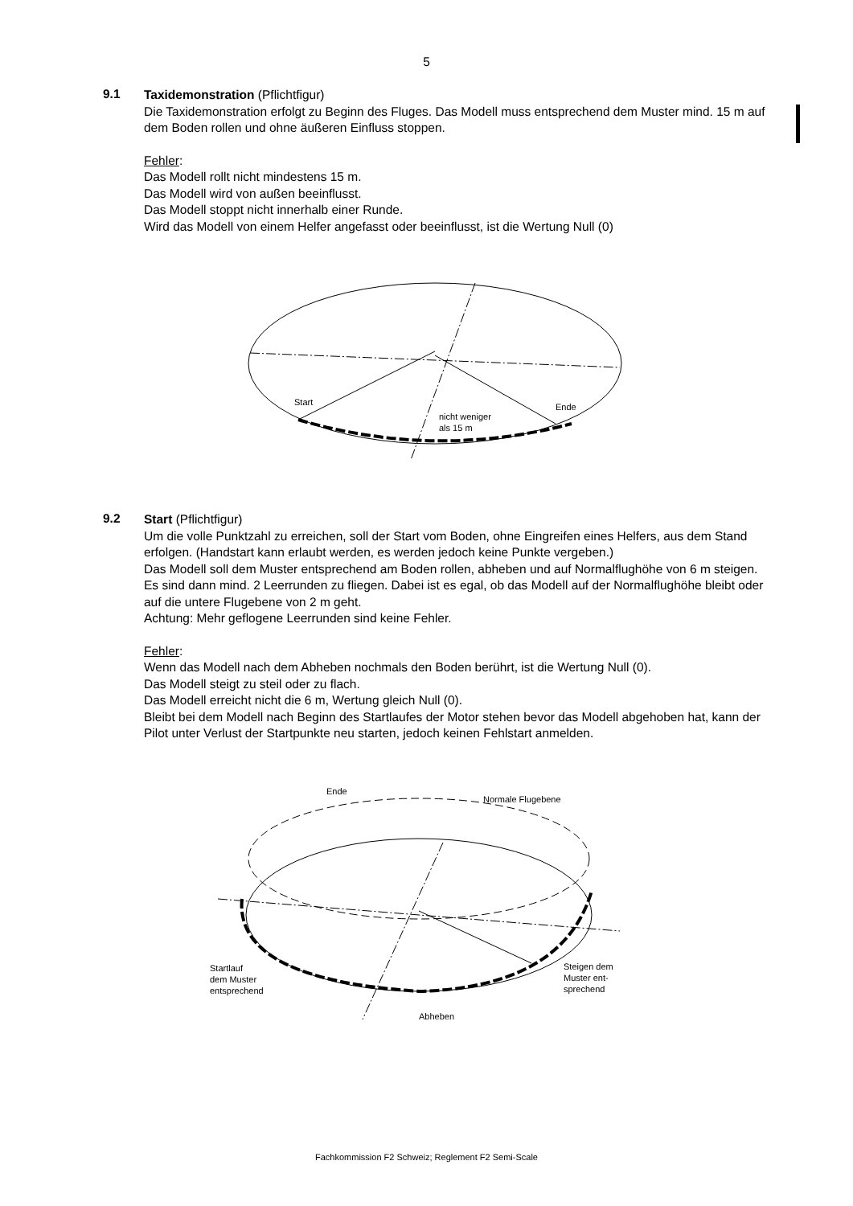5
9.1
Taxidemonstration (Pflichtfigur)
Die Taxidemonstration erfolgt zu Beginn des Fluges. Das Modell muss entsprechend dem Muster mind. 15 m auf dem Boden rollen und ohne äußeren Einfluss stoppen.
Fehler:
Das Modell rollt nicht mindestens 15 m.
Das Modell wird von außen beeinflusst.
Das Modell stoppt nicht innerhalb einer Runde.
Wird das Modell von einem Helfer angefasst oder beeinflusst, ist die Wertung Null (0)
Start
Ende
nicht weniger
als 15 m
9.2
Start (Pflichtfigur)
Um die volle Punktzahl zu erreichen, soll der Start vom Boden, ohne Eingreifen eines Helfers, aus dem Stand erfolgen. (Handstart kann erlaubt werden, es werden jedoch keine Punkte vergeben.)
Das Modell soll dem Muster entsprechend am Boden rollen, abheben und auf Normalflughöhe von 6 m steigen. Es sind dann mind. 2 Leerrunden zu fliegen. Dabei ist es egal, ob das Modell auf der Normalflughöhe bleibt oder auf die untere Flugebene von 2 m geht.
Achtung: Mehr geflogene Leerrunden sind keine Fehler.
Fehler:
Wenn das Modell nach dem Abheben nochmals den Boden berührt, ist die Wertung Null (0).
Das Modell steigt zu steil oder zu flach.
Das Modell erreicht nicht die 6 m, Wertung gleich Null (0).
Bleibt bei dem Modell nach Beginn des Startlaufes der Motor stehen bevor das Modell abgehoben hat, kann der Pilot unter Verlust der Startpunkte neu starten, jedoch keinen Fehlstart anmelden.
Ende
Normale Flugebene
Startlauf
dem Muster
entsprechend
Steigen dem
Muster ent-
sprechend
Abheben
Fachkommission F2 Schweiz; Reglement F2 Semi-Scale